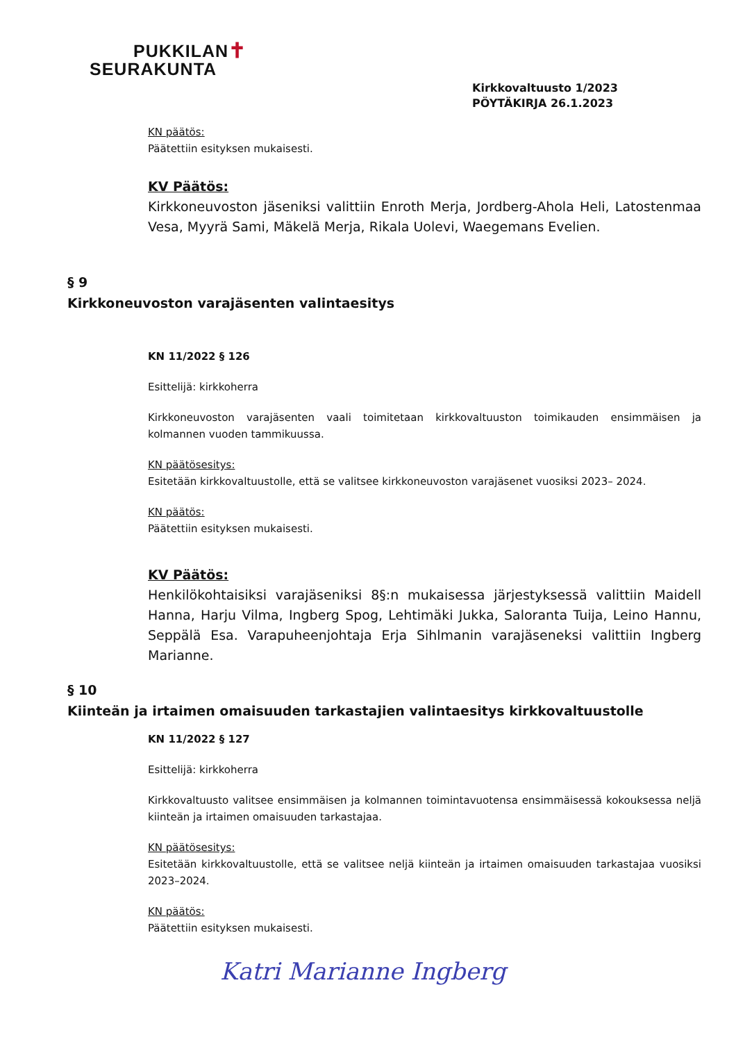PUKKILAN✝
SEURAKUNTA
Kirkkovaltuusto 1/2023
PÖYTÄKIRJA 26.1.2023
KN päätös:
Päätettiin esityksen mukaisesti.
KV Päätös:
Kirkkoneuvoston jäseniksi valittiin Enroth Merja, Jordberg-Ahola Heli, Latostenmaa Vesa, Myyrä Sami, Mäkelä Merja, Rikala Uolevi, Waegemans Evelien.
§ 9
Kirkkoneuvoston varajäsenten valintaesitys
KN 11/2022 § 126
Esittelijä: kirkkoherra
Kirkkoneuvoston varajäsenten vaali toimitetaan kirkkovaltuuston toimikauden ensimmäisen ja kolmannen vuoden tammikuussa.
KN päätösesitys:
Esitetään kirkkovaltuustolle, että se valitsee kirkkoneuvoston varajäsenet vuosiksi 2023– 2024.
KN päätös:
Päätettiin esityksen mukaisesti.
KV Päätös:
Henkilökohtaisiksi varajäseniksi 8§:n mukaisessa järjestyksessä valittiin Maidell Hanna, Harju Vilma, Ingberg Spog, Lehtimäki Jukka, Saloranta Tuija, Leino Hannu, Seppälä Esa. Varapuheenjohtaja Erja Sihlmanin varajäseneksi valittiin Ingberg Marianne.
§ 10
Kiinteän ja irtaimen omaisuuden tarkastajien valintaesitys kirkkovaltuustolle
KN 11/2022 § 127
Esittelijä: kirkkoherra
Kirkkovaltuusto valitsee ensimmäisen ja kolmannen toimintavuotensa ensimmäisessä kokouksessa neljä kiinteän ja irtaimen omaisuuden tarkastajaa.
KN päätösesitys:
Esitetään kirkkovaltuustolle, että se valitsee neljä kiinteän ja irtaimen omaisuuden tarkastajaa vuosiksi 2023–2024.
KN päätös:
Päätettiin esityksen mukaisesti.
Katri Marianne Ingberg